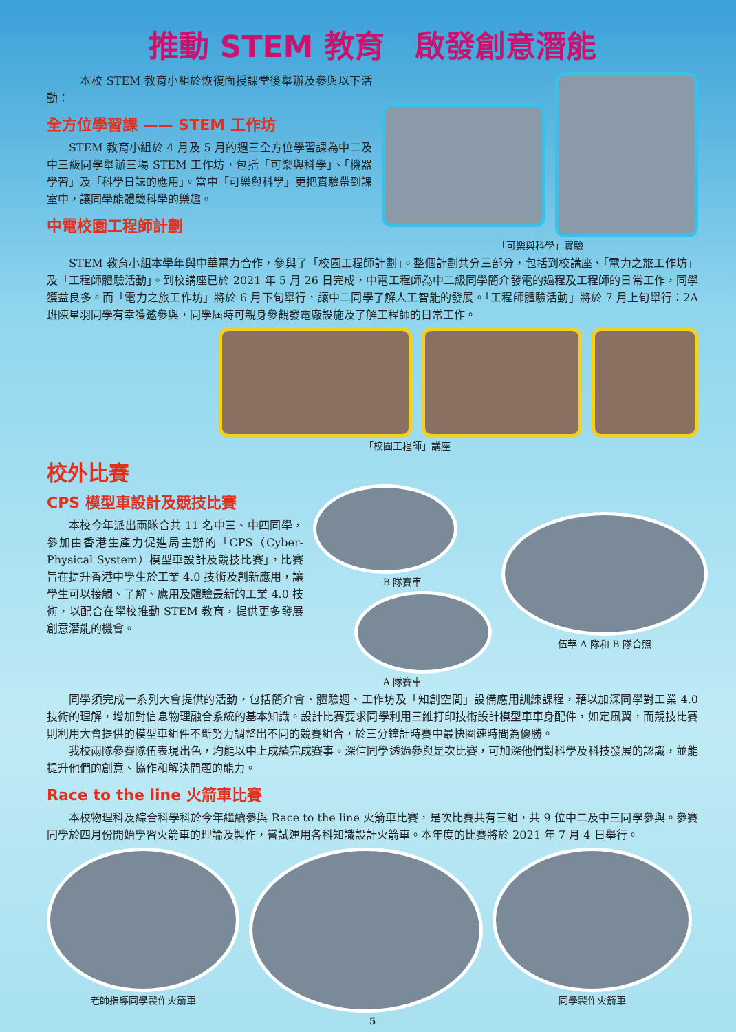推動 STEM 教育　啟發創意潛能
本校 STEM 教育小組於恢復面授課堂後舉辦及參與以下活動：
全方位學習課 —— STEM 工作坊
STEM 教育小組於 4 月及 5 月的週三全方位學習課為中二及中三級同學舉辦三場 STEM 工作坊，包括「可樂與科學」、「機器學習」及「科學日誌的應用」。當中「可樂與科學」更把實驗帶到課室中，讓同學能體驗科學的樂趣。
中電校園工程師計劃
「可樂與科學」實驗
STEM 教育小組本學年與中華電力合作，參與了「校園工程師計劃」。整個計劃共分三部分，包括到校講座、「電力之旅工作坊」及「工程師體驗活動」。到校講座已於 2021 年 5 月 26 日完成，中電工程師為中二級同學簡介發電的過程及工程師的日常工作，同學獲益良多。而「電力之旅工作坊」將於 6 月下旬舉行，讓中二同學了解人工智能的發展。「工程師體驗活動」將於 7 月上旬舉行：2A 班陳星羽同學有幸獲邀參與，同學屆時可親身參觀發電廠設施及了解工程師的日常工作。
「校園工程師」講座
校外比賽
CPS 模型車設計及競技比賽
本校今年派出兩隊合共 11 名中三、中四同學，參加由香港生產力促進局主辦的「CPS（Cyber-Physical System）模型車設計及競技比賽」，比賽旨在提升香港中學生於工業 4.0 技術及創新應用，讓學生可以接觸、了解、應用及體驗最新的工業 4.0 技術，以配合在學校推動 STEM 教育，提供更多發展創意潛能的機會。
B 隊賽車
A 隊賽車
伍華 A 隊和 B 隊合照
同學須完成一系列大會提供的活動，包括簡介會、體驗週、工作坊及「知創空間」設備應用訓練課程，藉以加深同學對工業 4.0 技術的理解，增加對信息物理融合系統的基本知識。設計比賽要求同學利用三維打印技術設計模型車車身配件，如定風翼，而競技比賽則利用大會提供的模型車組件不斷努力調整出不同的競賽組合，於三分鐘計時賽中最快圈速時間為優勝。
我校兩隊參賽隊伍表現出色，均能以中上成績完成賽事。深信同學透過參與是次比賽，可加深他們對科學及科技發展的認識，並能提升他們的創意、協作和解決問題的能力。
Race to the line 火箭車比賽
本校物理科及綜合科學科於今年繼續參與 Race to the line 火箭車比賽，是次比賽共有三組，共 9 位中二及中三同學參與。參賽同學於四月份開始學習火箭車的理論及製作，嘗試運用各科知識設計火箭車。本年度的比賽將於 2021 年 7 月 4 日舉行。
老師指導同學製作火箭車 同學製作火箭車
5